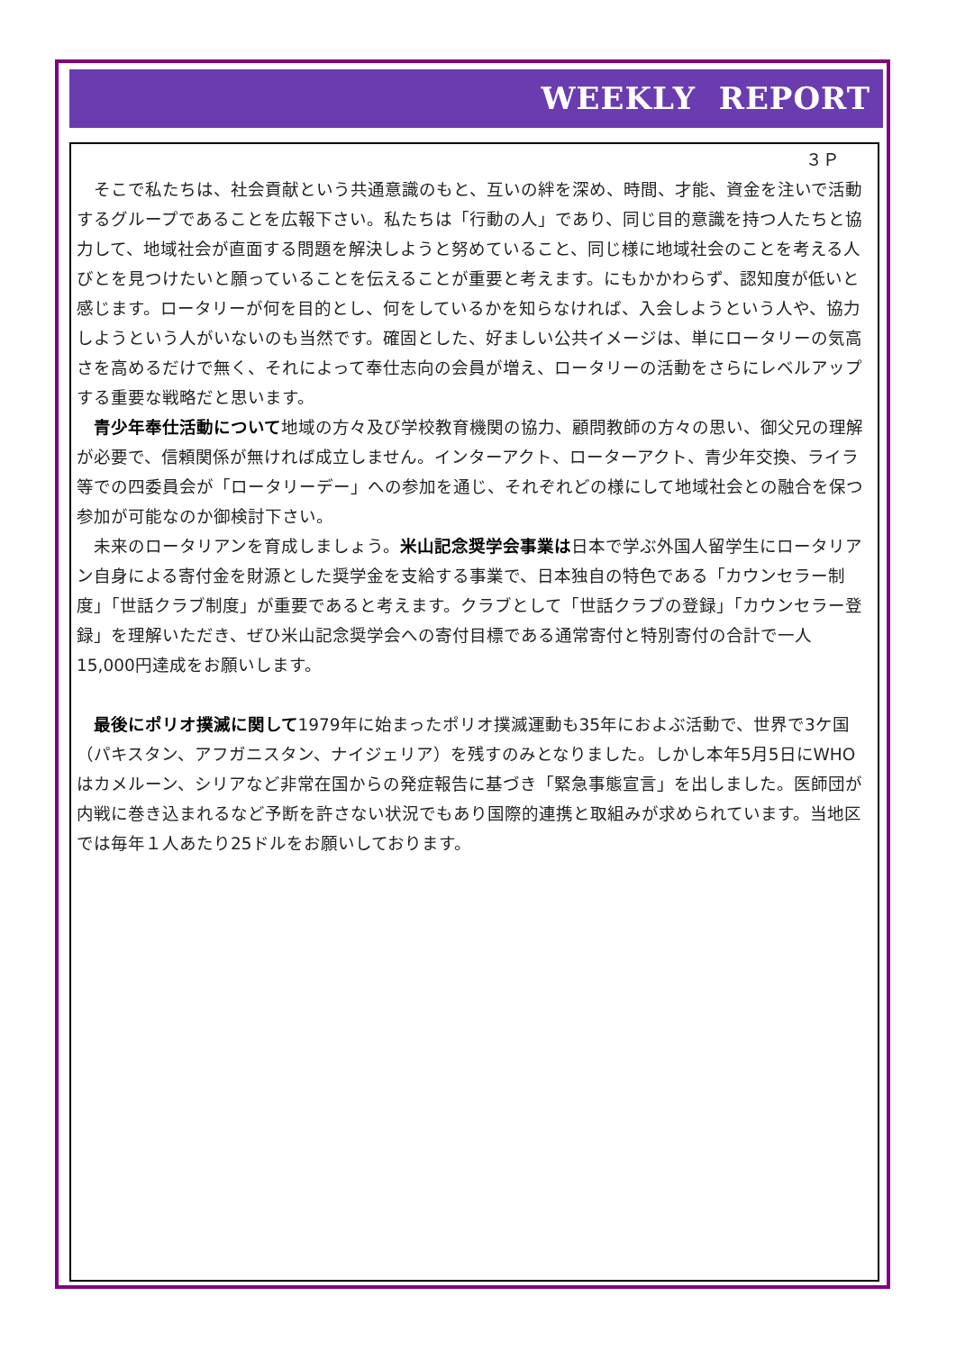WEEKLY REPORT
３Ｐ
そこで私たちは、社会貢献という共通意識のもと、互いの絆を深め、時間、才能、資金を注いで活動するグループであることを広報下さい。私たちは「行動の人」であり、同じ目的意識を持つ人たちと協力して、地域社会が直面する問題を解決しようと努めていること、同じ様に地域社会のことを考える人びとを見つけたいと願っていることを伝えることが重要と考えます。にもかかわらず、認知度が低いと感じます。ロータリーが何を目的とし、何をしているかを知らなければ、入会しようという人や、協力しようという人がいないのも当然です。確固とした、好ましい公共イメージは、単にロータリーの気高さを高めるだけで無く、それによって奉仕志向の会員が増え、ロータリーの活動をさらにレベルアップする重要な戦略だと思います。
青少年奉仕活動について地域の方々及び学校教育機関の協力、顧問教師の方々の思い、御父兄の理解が必要で、信頼関係が無ければ成立しません。インターアクト、ローターアクト、青少年交換、ライラ等での四委員会が「ロータリーデー」への参加を通じ、それぞれどの様にして地域社会との融合を保つ参加が可能なのか御検討下さい。
未来のロータリアンを育成しましょう。米山記念奨学会事業は日本で学ぶ外国人留学生にロータリアン自身による寄付金を財源とした奨学金を支給する事業で、日本独自の特色である「カウンセラー制度」「世話クラブ制度」が重要であると考えます。クラブとして「世話クラブの登録」「カウンセラー登録」を理解いただき、ぜひ米山記念奨学会への寄付目標である通常寄付と特別寄付の合計で一人15,000円達成をお願いします。
最後にポリオ撲滅に関して1979年に始まったポリオ撲滅運動も35年におよぶ活動で、世界で3ケ国（パキスタン、アフガニスタン、ナイジェリア）を残すのみとなりました。しかし本年5月5日にWHOはカメルーン、シリアなど非常在国からの発症報告に基づき「緊急事態宣言」を出しました。医師団が内戦に巻き込まれるなど予断を許さない状況でもあり国際的連携と取組みが求められています。当地区では毎年１人あたり25ドルをお願いしております。